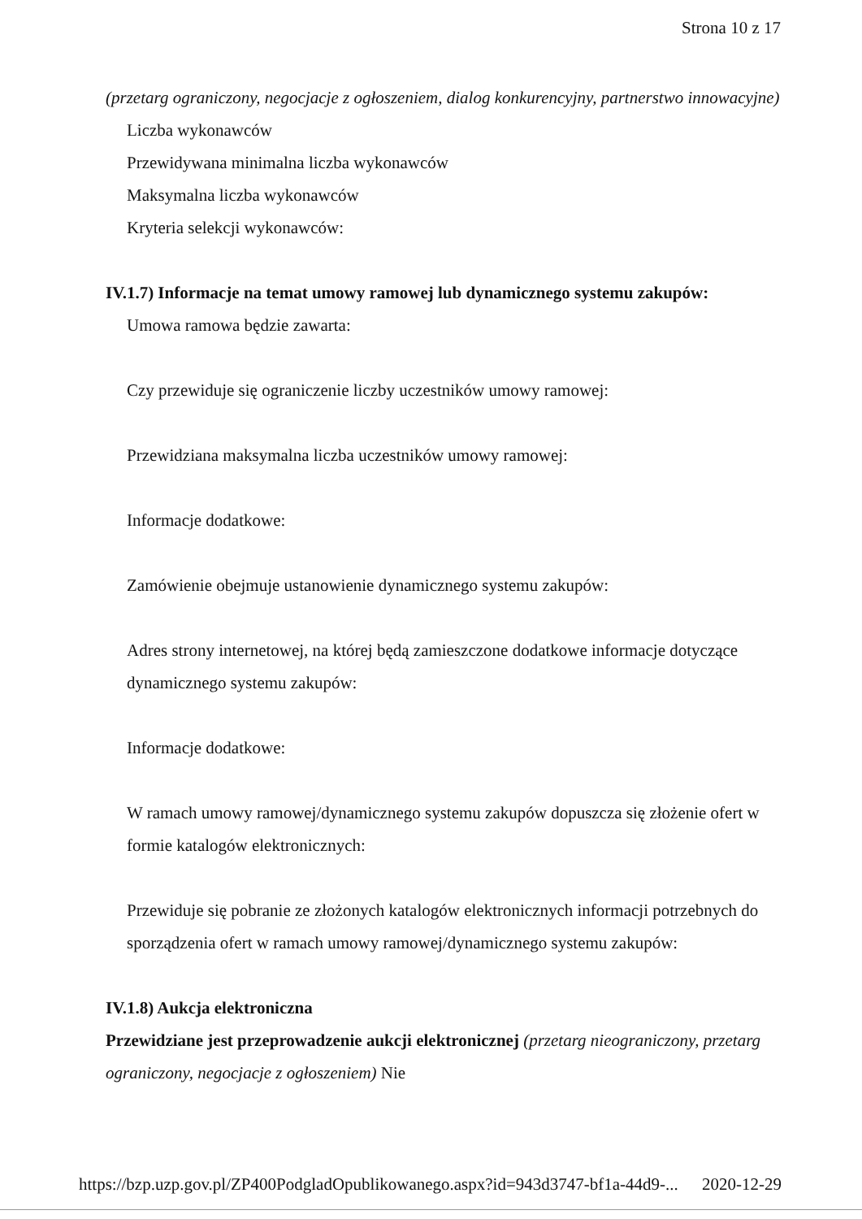Strona 10 z 17
(przetarg ograniczony, negocjacje z ogłoszeniem, dialog konkurencyjny, partnerstwo innowacyjne)
Liczba wykonawców
Przewidywana minimalna liczba wykonawców
Maksymalna liczba wykonawców
Kryteria selekcji wykonawców:
IV.1.7) Informacje na temat umowy ramowej lub dynamicznego systemu zakupów:
Umowa ramowa będzie zawarta:
Czy przewiduje się ograniczenie liczby uczestników umowy ramowej:
Przewidziana maksymalna liczba uczestników umowy ramowej:
Informacje dodatkowe:
Zamówienie obejmuje ustanowienie dynamicznego systemu zakupów:
Adres strony internetowej, na której będą zamieszczone dodatkowe informacje dotyczące dynamicznego systemu zakupów:
Informacje dodatkowe:
W ramach umowy ramowej/dynamicznego systemu zakupów dopuszcza się złożenie ofert w formie katalogów elektronicznych:
Przewiduje się pobranie ze złożonych katalogów elektronicznych informacji potrzebnych do sporządzenia ofert w ramach umowy ramowej/dynamicznego systemu zakupów:
IV.1.8) Aukcja elektroniczna
Przewidziane jest przeprowadzenie aukcji elektronicznej (przetarg nieograniczony, przetarg ograniczony, negocjacje z ogłoszeniem) Nie
https://bzp.uzp.gov.pl/ZP400PodgladOpublikowanego.aspx?id=943d3747-bf1a-44d9-... 2020-12-29